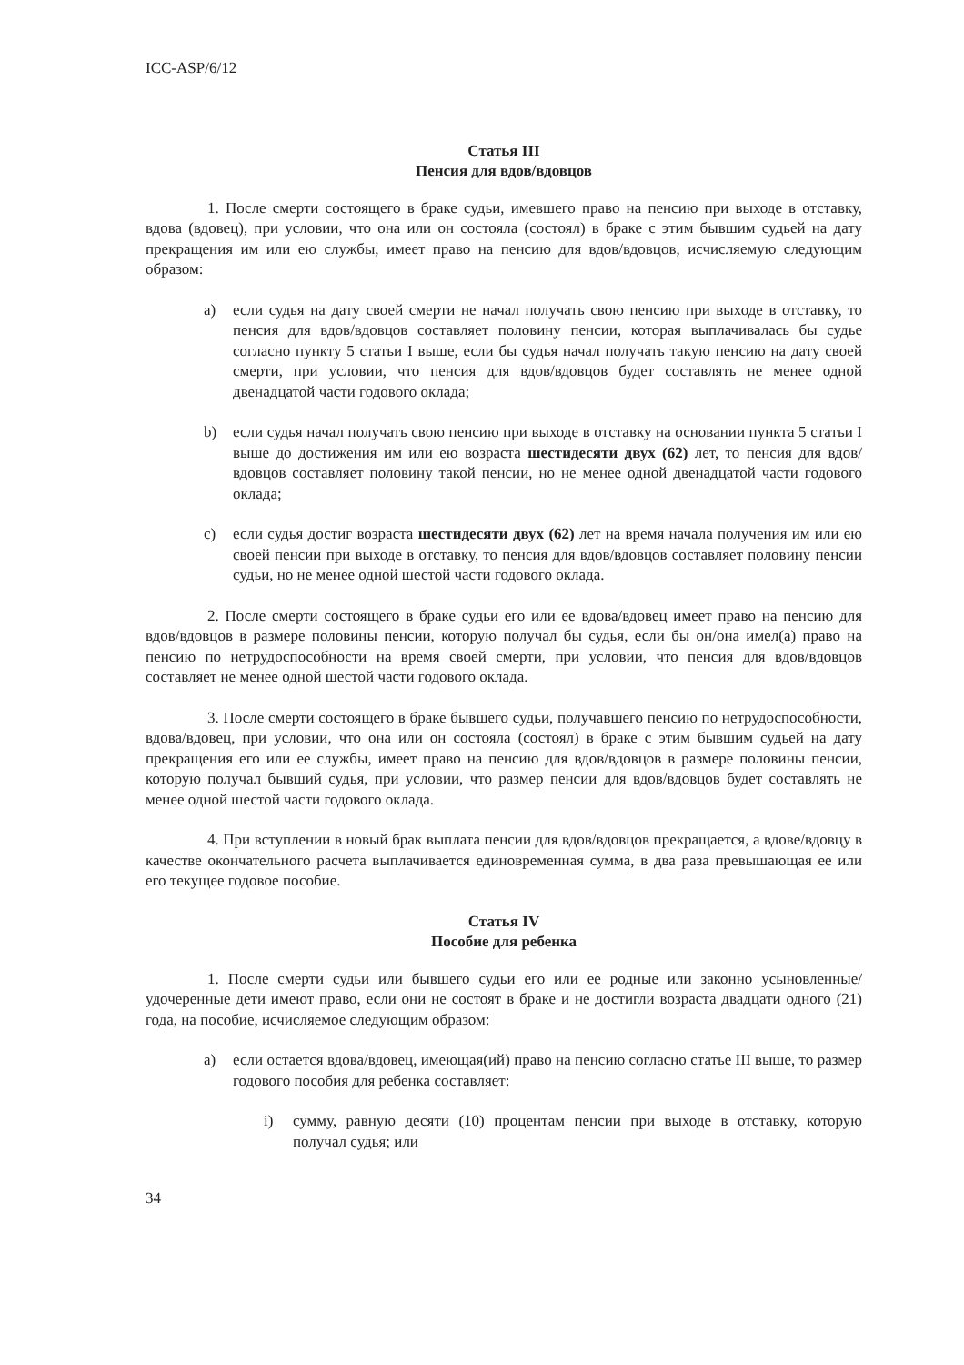ICC-ASP/6/12
Статья III
Пенсия для вдов/вдовцов
1. После смерти состоящего в браке судьи, имевшего право на пенсию при выходе в отставку, вдова (вдовец), при условии, что она или он состояла (состоял) в браке с этим бывшим судьей на дату прекращения им или ею службы, имеет право на пенсию для вдов/вдовцов, исчисляемую следующим образом:
a) если судья на дату своей смерти не начал получать свою пенсию при выходе в отставку, то пенсия для вдов/вдовцов составляет половину пенсии, которая выплачивалась бы судье согласно пункту 5 статьи I выше, если бы судья начал получать такую пенсию на дату своей смерти, при условии, что пенсия для вдов/вдовцов будет составлять не менее одной двенадцатой части годового оклада;
b) если судья начал получать свою пенсию при выходе в отставку на основании пункта 5 статьи I выше до достижения им или ею возраста шестидесяти двух (62) лет, то пенсия для вдов/вдовцов составляет половину такой пенсии, но не менее одной двенадцатой части годового оклада;
c) если судья достиг возраста шестидесяти двух (62) лет на время начала получения им или ею своей пенсии при выходе в отставку, то пенсия для вдов/вдовцов составляет половину пенсии судьи, но не менее одной шестой части годового оклада.
2. После смерти состоящего в браке судьи его или ее вдова/вдовец имеет право на пенсию для вдов/вдовцов в размере половины пенсии, которую получал бы судья, если бы он/она имел(а) право на пенсию по нетрудоспособности на время своей смерти, при условии, что пенсия для вдов/вдовцов составляет не менее одной шестой части годового оклада.
3. После смерти состоящего в браке бывшего судьи, получавшего пенсию по нетрудоспособности, вдова/вдовец, при условии, что она или он состояла (состоял) в браке с этим бывшим судьей на дату прекращения его или ее службы, имеет право на пенсию для вдов/вдовцов в размере половины пенсии, которую получал бывший судья, при условии, что размер пенсии для вдов/вдовцов будет составлять не менее одной шестой части годового оклада.
4. При вступлении в новый брак выплата пенсии для вдов/вдовцов прекращается, а вдове/вдовцу в качестве окончательного расчета выплачивается единовременная сумма, в два раза превышающая ее или его текущее годовое пособие.
Статья IV
Пособие для ребенка
1. После смерти судьи или бывшего судьи его или ее родные или законно усыновленные/удочеренные дети имеют право, если они не состоят в браке и не достигли возраста двадцати одного (21) года, на пособие, исчисляемое следующим образом:
a) если остается вдова/вдовец, имеющая(ий) право на пенсию согласно статье III выше, то размер годового пособия для ребенка составляет:
i) сумму, равную десяти (10) процентам пенсии при выходе в отставку, которую получал судья; или
34